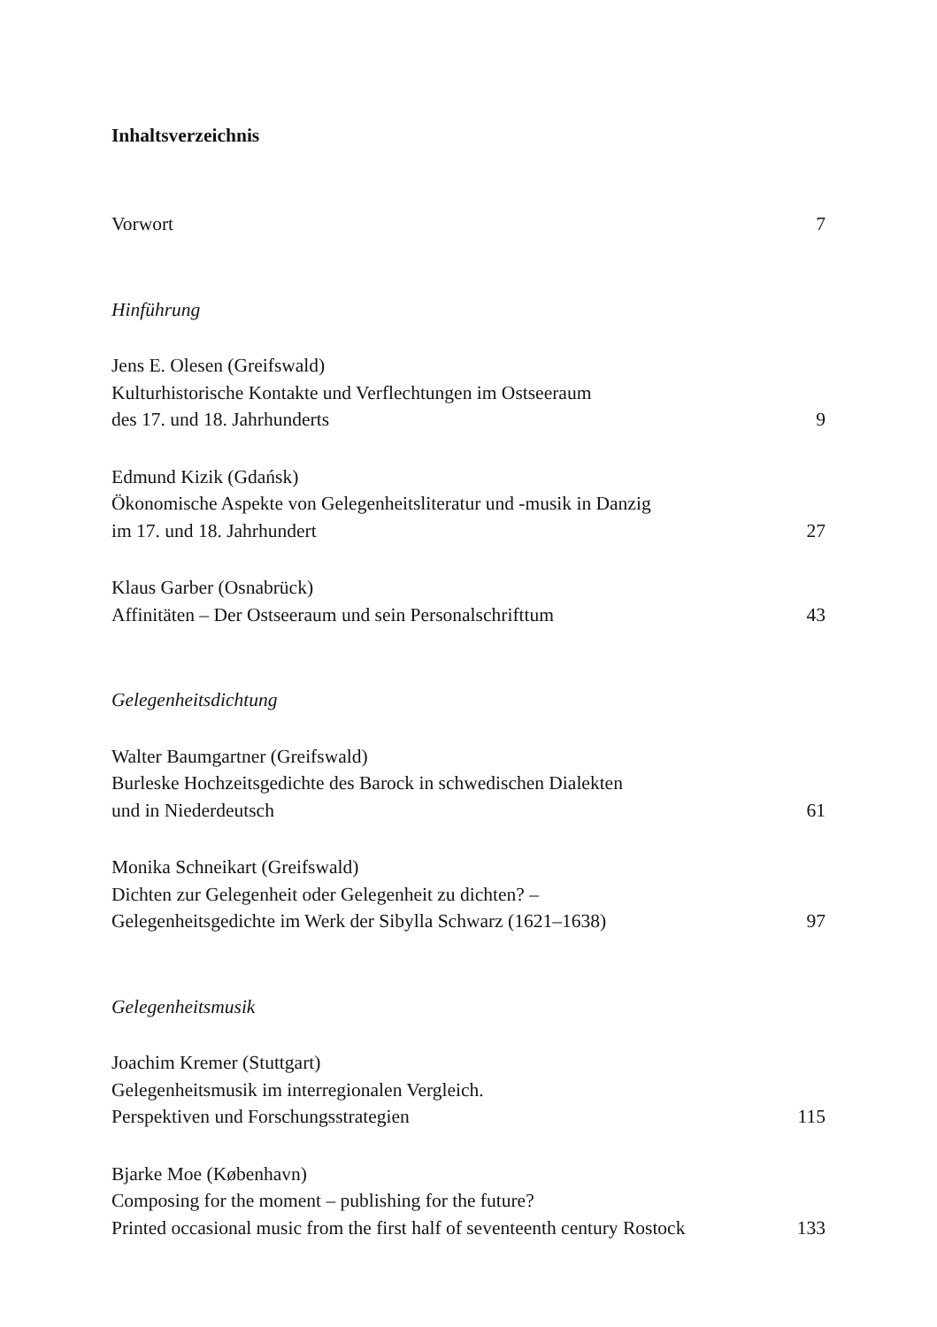Inhaltsverzeichnis
Vorwort
7
Hinführung
Jens E. Olesen (Greifswald)
Kulturhistorische Kontakte und Verflechtungen im Ostseeraum
des 17. und 18. Jahrhunderts
9
Edmund Kizik (Gdańsk)
Ökonomische Aspekte von Gelegenheitsliteratur und -musik in Danzig
im 17. und 18. Jahrhundert
27
Klaus Garber (Osnabrück)
Affinitäten – Der Ostseeraum und sein Personalschrifttum
43
Gelegenheitsdichtung
Walter Baumgartner (Greifswald)
Burleske Hochzeitsgedichte des Barock in schwedischen Dialekten
und in Niederdeutsch
61
Monika Schneikart (Greifswald)
Dichten zur Gelegenheit oder Gelegenheit zu dichten? –
Gelegenheitsgedichte im Werk der Sibylla Schwarz (1621–1638)
97
Gelegenheitsmusik
Joachim Kremer (Stuttgart)
Gelegenheitsmusik im interregionalen Vergleich.
Perspektiven und Forschungsstrategien
115
Bjarke Moe (København)
Composing for the moment – publishing for the future?
Printed occasional music from the first half of seventeenth century Rostock
133